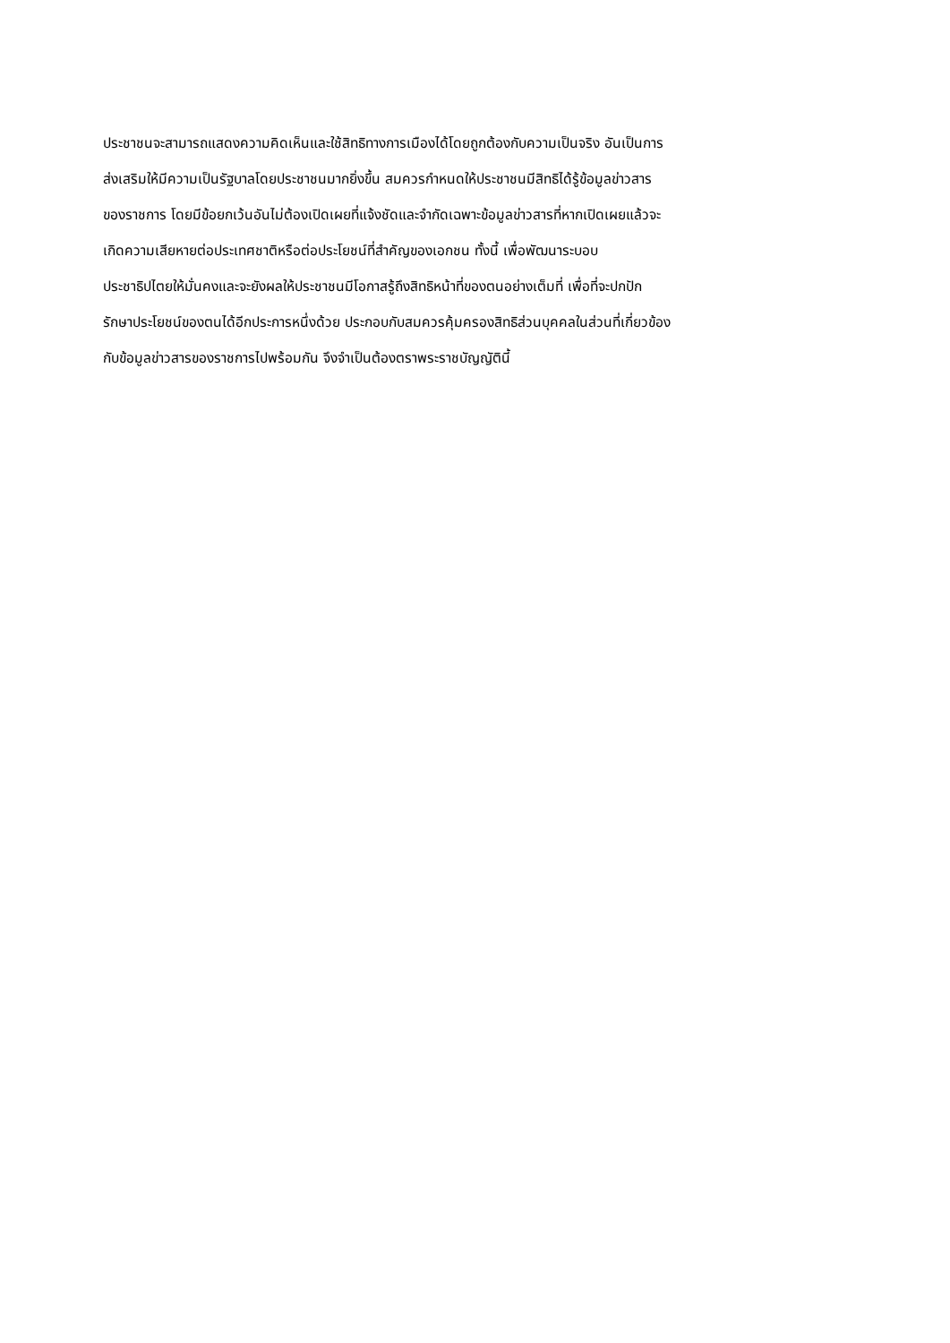ประชาชนจะสามารถแสดงความคิดเห็นและใช้สิทธิทางการเมืองได้โดยถูกต้องกับความเป็นจริง อันเป็นการ
ส่งเสริมให้มีความเป็นรัฐบาลโดยประชาชนมากยิ่งขึ้น สมควรกำหนดให้ประชาชนมีสิทธิได้รู้ข้อมูลข่าวสาร
ของราชการ โดยมีข้อยกเว้นอันไม่ต้องเปิดเผยที่แจ้งชัดและจำกัดเฉพาะข้อมูลข่าวสารที่หากเปิดเผยแล้วจะ
เกิดความเสียหายต่อประเทศชาติหรือต่อประโยชน์ที่สำคัญของเอกชน ทั้งนี้ เพื่อพัฒนาระบอบ
ประชาธิปไตยให้มั่นคงและจะยังผลให้ประชาชนมีโอกาสรู้ถึงสิทธิหน้าที่ของตนอย่างเต็มที่ เพื่อที่จะปกปัก
รักษาประโยชน์ของตนได้อีกประการหนึ่งด้วย ประกอบกับสมควรคุ้มครองสิทธิส่วนบุคคลในส่วนที่เกี่ยวข้อง
กับข้อมูลข่าวสารของราชการไปพร้อมกัน จึงจำเป็นต้องตราพระราชบัญญัตินี้